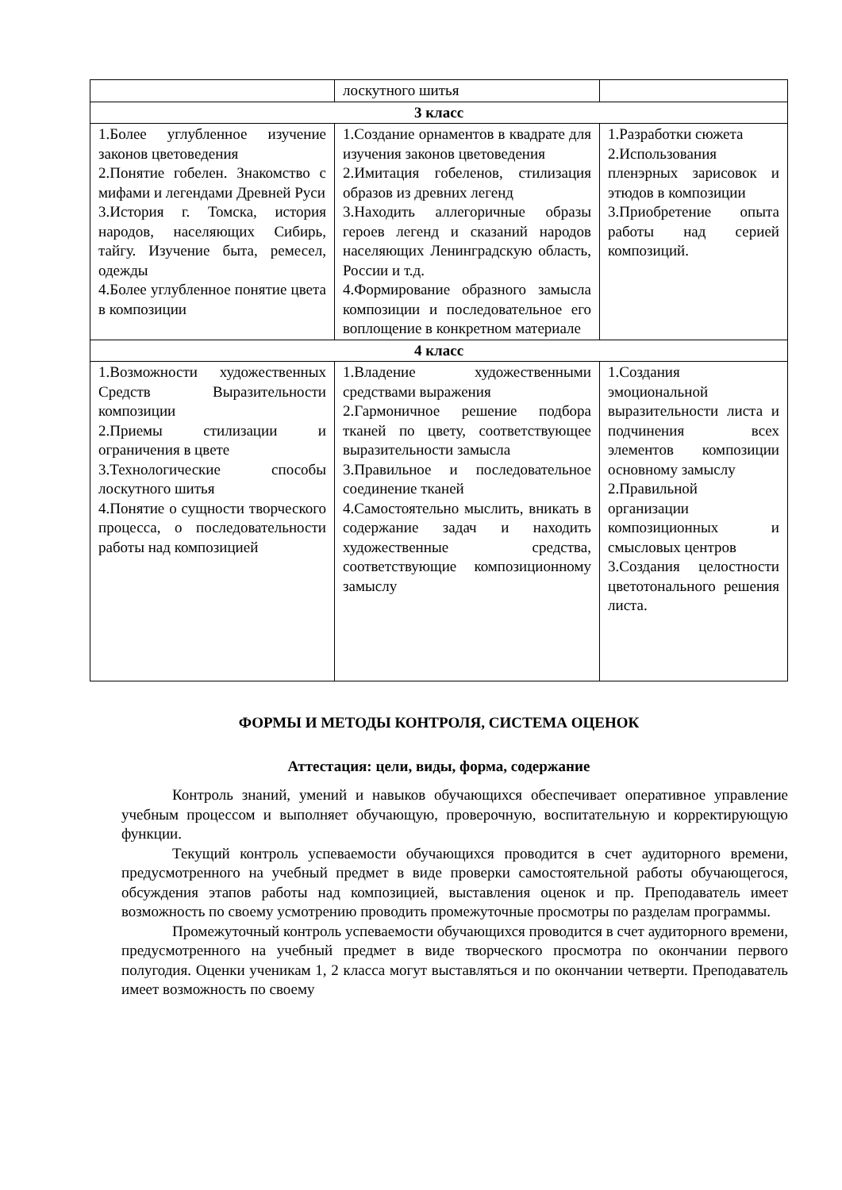| | лоскутного шитья | |
| 3 класс | | |
| 1.Более углубленное изучение законов цветоведения 2.Понятие гобелен. Знакомство с мифами и легендами Древней Руси 3.История г. Томска, история народов, населяющих Сибирь, тайгу. Изучение быта, ремесел, одежды 4.Более углубленное понятие цвета в композиции | 1.Создание орнаментов в квадрате для изучения законов цветоведения 2.Имитация гобеленов, стилизация образов из древних легенд 3.Находить аллегоричные образы героев легенд и сказаний народов населяющих Ленинградскую область, России и т.д. 4.Формирование образного замысла композиции и последовательное его воплощение в конкретном материале | 1.Разработки сюжета 2.Использования пленэрных зарисовок и этюдов в композиции 3.Приобретение опыта работы над серией композиций. |
| 4 класс | | |
| 1.Возможности художественных Средств Выразительности композиции 2.Приемы стилизации и ограничения в цвете 3.Технологические способы лоскутного шитья 4.Понятие о сущности творческого процесса, о последовательности работы над композицией | 1.Владение художественными средствами выражения 2.Гармоничное решение подбора тканей по цвету, соответствующее выразительности замысла 3.Правильное и последовательное соединение тканей 4.Самостоятельно мыслить, вникать в содержание задач и находить художественные средства, соответствующие композиционному замыслу | 1.Создания эмоциональной выразительности листа и подчинения всех элементов композиции основному замыслу 2.Правильной организации композиционных и смысловых центров 3.Создания целостности цветотонального решения листа. |
ФОРМЫ И МЕТОДЫ КОНТРОЛЯ, СИСТЕМА ОЦЕНОК
Аттестация: цели, виды, форма, содержание
Контроль знаний, умений и навыков обучающихся обеспечивает оперативное управление учебным процессом и выполняет обучающую, проверочную, воспитательную и корректирующую функции.
Текущий контроль успеваемости обучающихся проводится в счет аудиторного времени, предусмотренного на учебный предмет в виде проверки самостоятельной работы обучающегося, обсуждения этапов работы над композицией, выставления оценок и пр. Преподаватель имеет возможность по своему усмотрению проводить промежуточные просмотры по разделам программы.
Промежуточный контроль успеваемости обучающихся проводится в счет аудиторного времени, предусмотренного на учебный предмет в виде творческого просмотра по окончании первого полугодия. Оценки ученикам 1, 2 класса могут выставляться и по окончании четверти. Преподаватель имеет возможность по своему